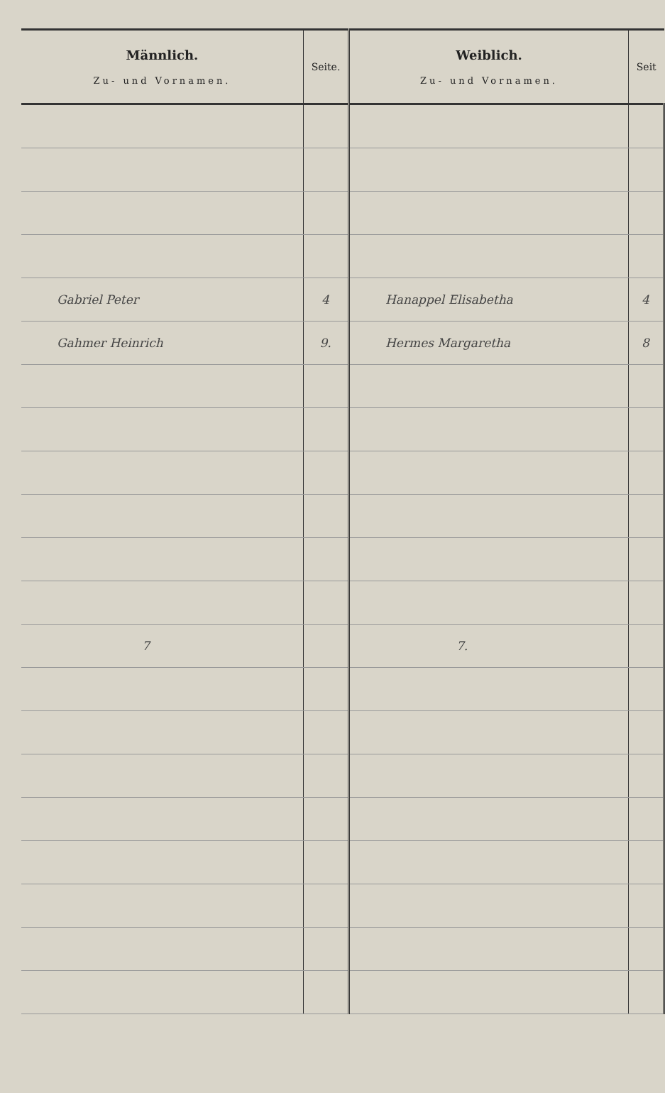| Männlich. Zu- und Vornamen. | Seite. | Weiblich. Zu- und Vornamen. | Seit |
| --- | --- | --- | --- |
| Gabriel Peter | 4 | Hanappel Elisabetha | 4 |
| Gahmer Heinrich | 9. | Hermes Margaretha | 8 |
| 7 | | 7. | |